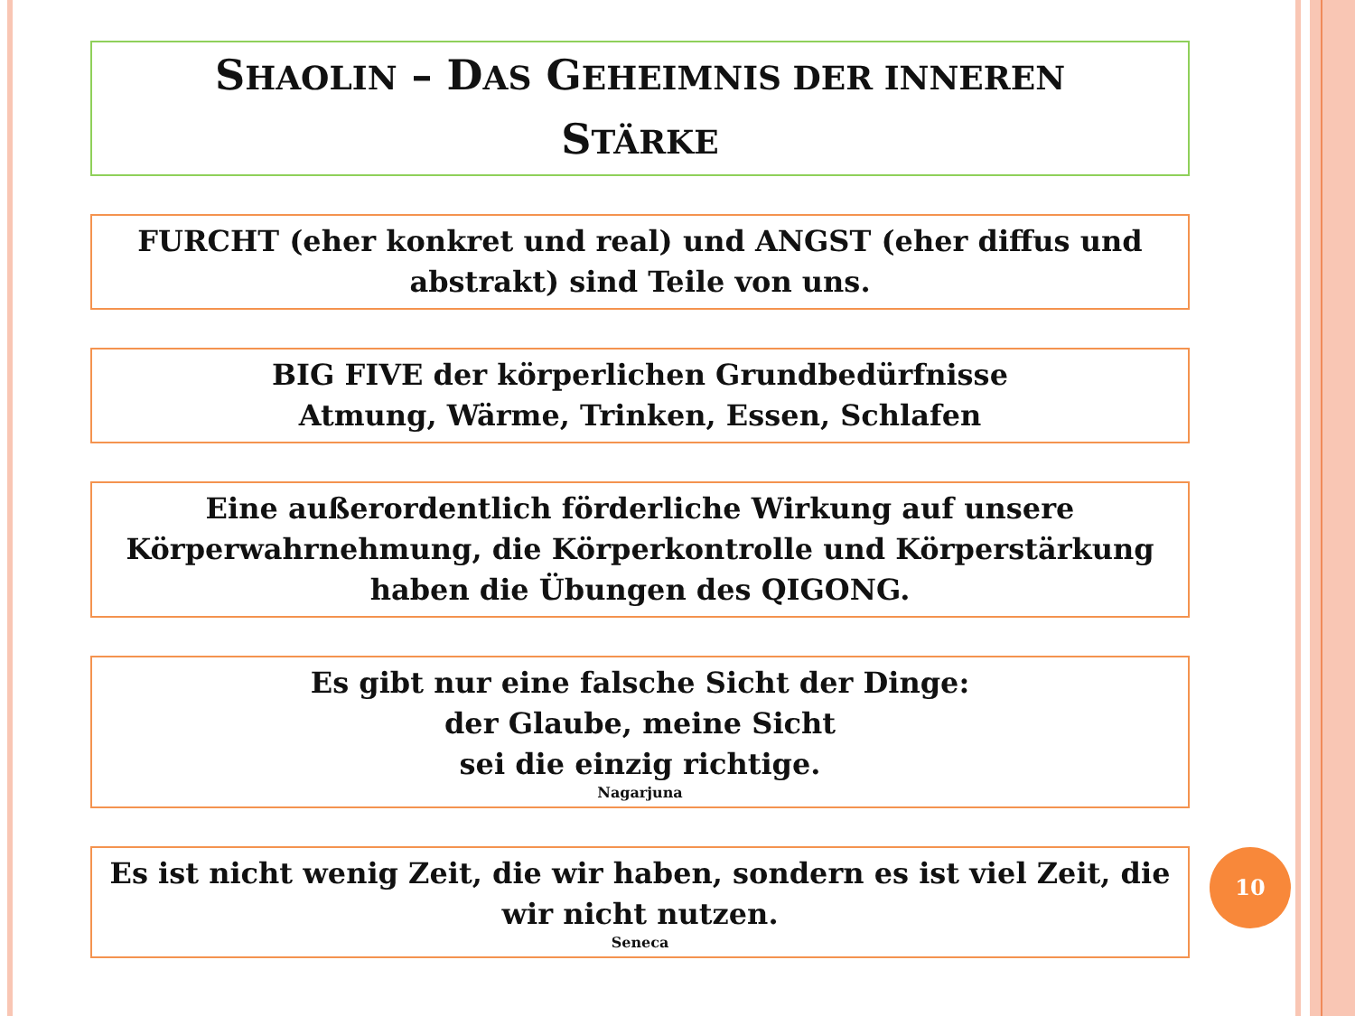SHAOLIN – DAS GEHEIMNIS DER INNEREN
STÄRKE
FURCHT (eher konkret und real) und ANGST (eher diffus und abstrakt) sind Teile von uns.
BIG FIVE der körperlichen Grundbedürfnisse
Atmung, Wärme, Trinken, Essen, Schlafen
Eine außerordentlich förderliche Wirkung auf unsere Körperwahrnehmung, die Körperkontrolle und Körperstärkung haben die Übungen des QIGONG.
Es gibt nur eine falsche Sicht der Dinge:
der Glaube, meine Sicht
sei die einzig richtige.
Nagarjuna
Es ist nicht wenig Zeit, die wir haben, sondern es ist viel Zeit, die wir nicht nutzen.
Seneca
10